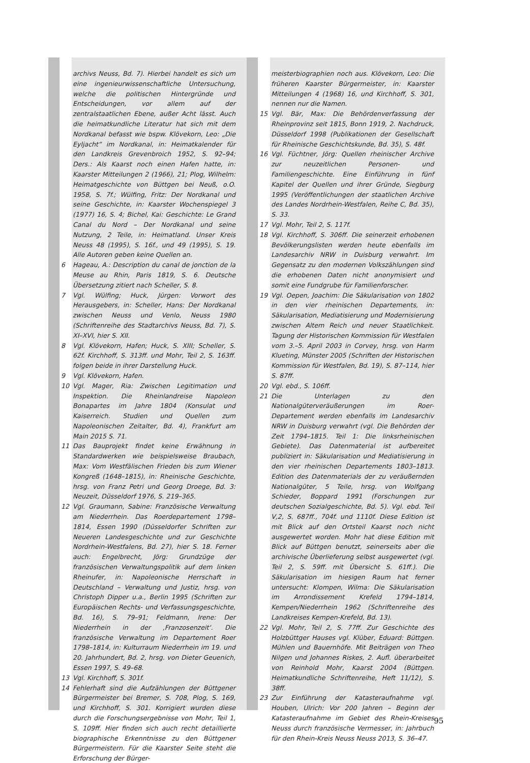archivs Neuss, Bd. 7). Hierbei handelt es sich um eine ingenieurwissenschaftliche Untersuchung, welche die politischen Hintergründe und Entscheidungen, vor allem auf der zentralstaatlichen Ebene, außer Acht lässt. Auch die heimatkundliche Literatur hat sich mit dem Nordkanal befasst wie bspw. Klövekorn, Leo: „Die Eyljacht“ im Nordkanal, in: Heimatkalender für den Landkreis Grevenbroich 1952, S. 92–94; Ders.: Als Kaarst noch einen Hafen hatte, in: Kaarster Mitteilungen 2 (1966), 21; Plog, Wilhelm: Heimatgeschichte von Büttgen bei Neuß, o.O. 1958, S. 7f.; Wülfing, Fritz: Der Nordkanal und seine Geschichte, in: Kaarster Wochenspiegel 3 (1977) 16, S. 4; Bichel, Kai: Geschichte: Le Grand Canal du Nord – Der Nordkanal und seine Nutzung, 2 Teile, in: Heimatland. Unser Kreis Neuss 48 (1995), S. 16f., und 49 (1995), S. 19. Alle Autoren geben keine Quellen an.
6 Hageau, A.: Description du canal de jonction de la Meuse au Rhin, Paris 1819, S. 6. Deutsche Übersetzung zitiert nach Scheller, S. 8.
7 Vgl. Wülfing; Huck, Jürgen: Vorwort des Herausgebers, in: Scheller, Hans: Der Nordkanal zwischen Neuss und Venlo, Neuss 1980 (Schriftenreihe des Stadtarchivs Neuss, Bd. 7), S. XI–XVI, hier S. XII.
8 Vgl. Klövekorn, Hafen; Huck, S. XIII; Scheller, S. 62f. Kirchhoff, S. 313ff. und Mohr, Teil 2, S. 163ff. folgen beide in ihrer Darstellung Huck.
9 Vgl. Klövekorn, Hafen.
10 Vgl. Mager, Ria: Zwischen Legitimation und Inspektion. Die Rheinlandreise Napoleon Bonapartes im Jahre 1804 (Konsulat und Kaiserreich. Studien und Quellen zum Napoleonischen Zeitalter, Bd. 4), Frankfurt am Main 2015 S. 71.
11 Das Bauprojekt findet keine Erwähnung in Standardwerken wie beispielsweise Braubach, Max: Vom Westfälischen Frieden bis zum Wiener Kongreß (1648–1815), in: Rheinische Geschichte, hrsg. von Franz Petri und Georg Droege, Bd. 3: Neuzeit, Düsseldorf 1976, S. 219–365.
12 Vgl. Graumann, Sabine: Französische Verwaltung am Niederrhein. Das Roerdepartement 1798–1814, Essen 1990 (Düsseldorfer Schriften zur Neueren Landesgeschichte und zur Geschichte Nordrhein-Westfalens, Bd. 27), hier S. 18. Ferner auch: Engelbrecht, Jörg: Grundzüge der französischen Verwaltungspolitik auf dem linken Rheinufer, in: Napoleonische Herrschaft in Deutschland – Verwaltung und Justiz, hrsg. von Christoph Dipper u.a., Berlin 1995 (Schriften zur Europäischen Rechts- und Verfassungsgeschichte, Bd. 16), S. 79–91; Feldmann, Irene: Der Niederrhein in der ‚Franzosenzeit‘. Die französische Verwaltung im Departement Roer 1798–1814, in: Kulturraum Niederrhein im 19. und 20. Jahrhundert, Bd. 2, hrsg. von Dieter Geuenich, Essen 1997, S. 49–68.
13 Vgl. Kirchhoff, S. 301f.
14 Fehlerhaft sind die Aufzählungen der Büttgener Bürgermeister bei Bremer, S. 708, Plog, S. 169, und Kirchhoff, S. 301. Korrigiert wurden diese durch die Forschungsergebnisse von Mohr, Teil 1, S. 109ff. Hier finden sich auch recht detaillierte biographische Erkenntnisse zu den Büttgener Bürgermeistern. Für die Kaarster Seite steht die Erforschung der Bürger-
meisterbiographien noch aus. Klövekorn, Leo: Die früheren Kaarster Bürgermeister, in: Kaarster Mitteilungen 4 (1968) 16, und Kirchhoff, S. 301, nennen nur die Namen.
15 Vgl. Bär, Max: Die Behördenverfassung der Rheinprovinz seit 1815, Bonn 1919, 2. Nachdruck, Düsseldorf 1998 (Publikationen der Gesellschaft für Rheinische Geschichtskunde, Bd. 35), S. 48f.
16 Vgl. Füchtner, Jörg: Quellen rheinischer Archive zur neuzeitlichen Personen- und Familiengeschichte. Eine Einführung in fünf Kapitel der Quellen und ihrer Gründe, Siegburg 1995 (Veröffentlichungen der staatlichen Archive des Landes Nordrhein-Westfalen, Reihe C, Bd. 35), S. 33.
17 Vgl. Mohr, Teil 2, S. 117f.
18 Vgl. Kirchhoff, S. 306ff. Die seinerzeit erhobenen Bevölkerungslisten werden heute ebenfalls im Landesarchiv NRW in Duisburg verwahrt. Im Gegensatz zu den modernen Volkszählungen sind die erhobenen Daten nicht anonymisiert und somit eine Fundgrube für Familienforscher.
19 Vgl. Oepen, Joachim: Die Säkularisation von 1802 in den vier rheinischen Departements, in: Säkularisation, Mediatisierung und Modernisierung zwischen Altem Reich und neuer Staatlichkeit. Tagung der Historischen Kommission für Westfalen vom 3.–5. April 2003 in Corvey, hrsg. von Harm Klueting, Münster 2005 (Schriften der Historischen Kommission für Westfalen, Bd. 19), S. 87–114, hier S. 87ff.
20 Vgl. ebd., S. 106ff.
21 Die Unterlagen zu den Nationalgüterveräußerungen im Roer-Departement werden ebenfalls im Landesarchiv NRW in Duisburg verwahrt (vgl. Die Behörden der Zeit 1794–1815. Teil 1: Die linksrheinischen Gebiete). Das Datenmaterial ist aufbereitet publiziert in: Säkularisation und Mediatisierung in den vier rheinischen Departements 1803–1813. Edition des Datenmaterials der zu veräußernden Nationalgüter, 5 Teile, hrsg. von Wolfgang Schieder, Boppard 1991 (Forschungen zur deutschen Sozialgeschichte, Bd. 5). Vgl. ebd. Teil V,2, S. 687ff., 704f. und 1110f. Diese Edition ist mit Blick auf den Ortsteil Kaarst noch nicht ausgewertet worden. Mohr hat diese Edition mit Blick auf Büttgen benutzt, seinerseits aber die archivische Überlieferung selbst ausgewertet (vgl. Teil 2, S. 59ff. mit Übersicht S. 61ff.). Die Säkularisation im hiesigen Raum hat ferner untersucht: Klompen, Wilma: Die Säkularisation im Arrondissement Krefeld 1794–1814, Kempen/Niederrhein 1962 (Schriftenreihe des Landkreises Kempen-Krefeld, Bd. 13).
22 Vgl. Mohr, Teil 2, S. 77ff. Zur Geschichte des Holzbüttger Hauses vgl. Klüber, Eduard: Büttgen. Mühlen und Bauernhöfe. Mit Beiträgen von Theo Nilgen und Johannes Riskes, 2. Aufl. überarbeitet von Reinhold Mohr, Kaarst 2004 (Büttgen. Heimatkundliche Schriftenreihe, Heft 11/12), S. 38ff.
23 Zur Einführung der Katasteraufnahme vgl. Houben, Ulrich: Vor 200 Jahren – Beginn der Katasteraufnahme im Gebiet des Rhein-Kreises Neuss durch französische Vermesser, in: Jahrbuch für den Rhein-Kreis Neuss Neuss 2013, S. 36–47.
95